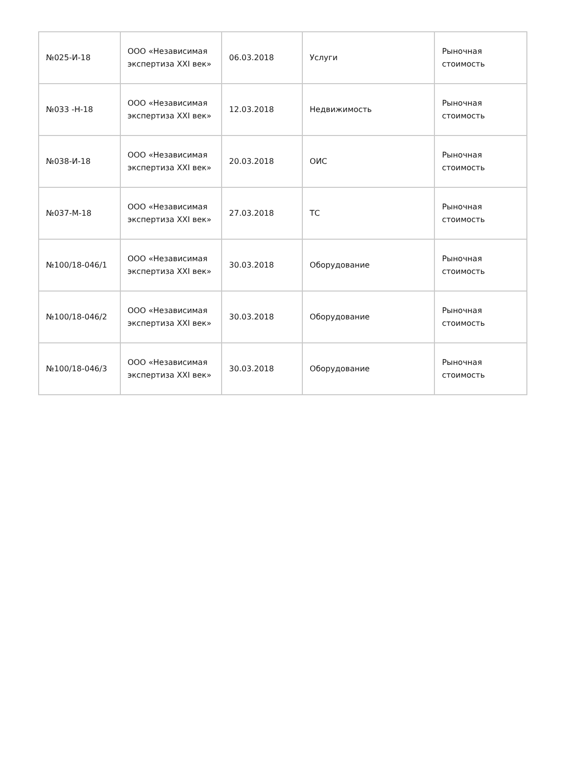| №025-И-18 | ООО «Независимая экспертиза XXI век» | 06.03.2018 | Услуги | Рыночная стоимость |
| №033 -Н-18 | ООО «Независимая экспертиза XXI век» | 12.03.2018 | Недвижимость | Рыночная стоимость |
| №038-И-18 | ООО «Независимая экспертиза XXI век» | 20.03.2018 | ОИС | Рыночная стоимость |
| №037-М-18 | ООО «Независимая экспертиза XXI век» | 27.03.2018 | ТС | Рыночная стоимость |
| №100/18-046/1 | ООО «Независимая экспертиза XXI век» | 30.03.2018 | Оборудование | Рыночная стоимость |
| №100/18-046/2 | ООО «Независимая экспертиза XXI век» | 30.03.2018 | Оборудование | Рыночная стоимость |
| №100/18-046/3 | ООО «Независимая экспертиза XXI век» | 30.03.2018 | Оборудование | Рыночная стоимость |